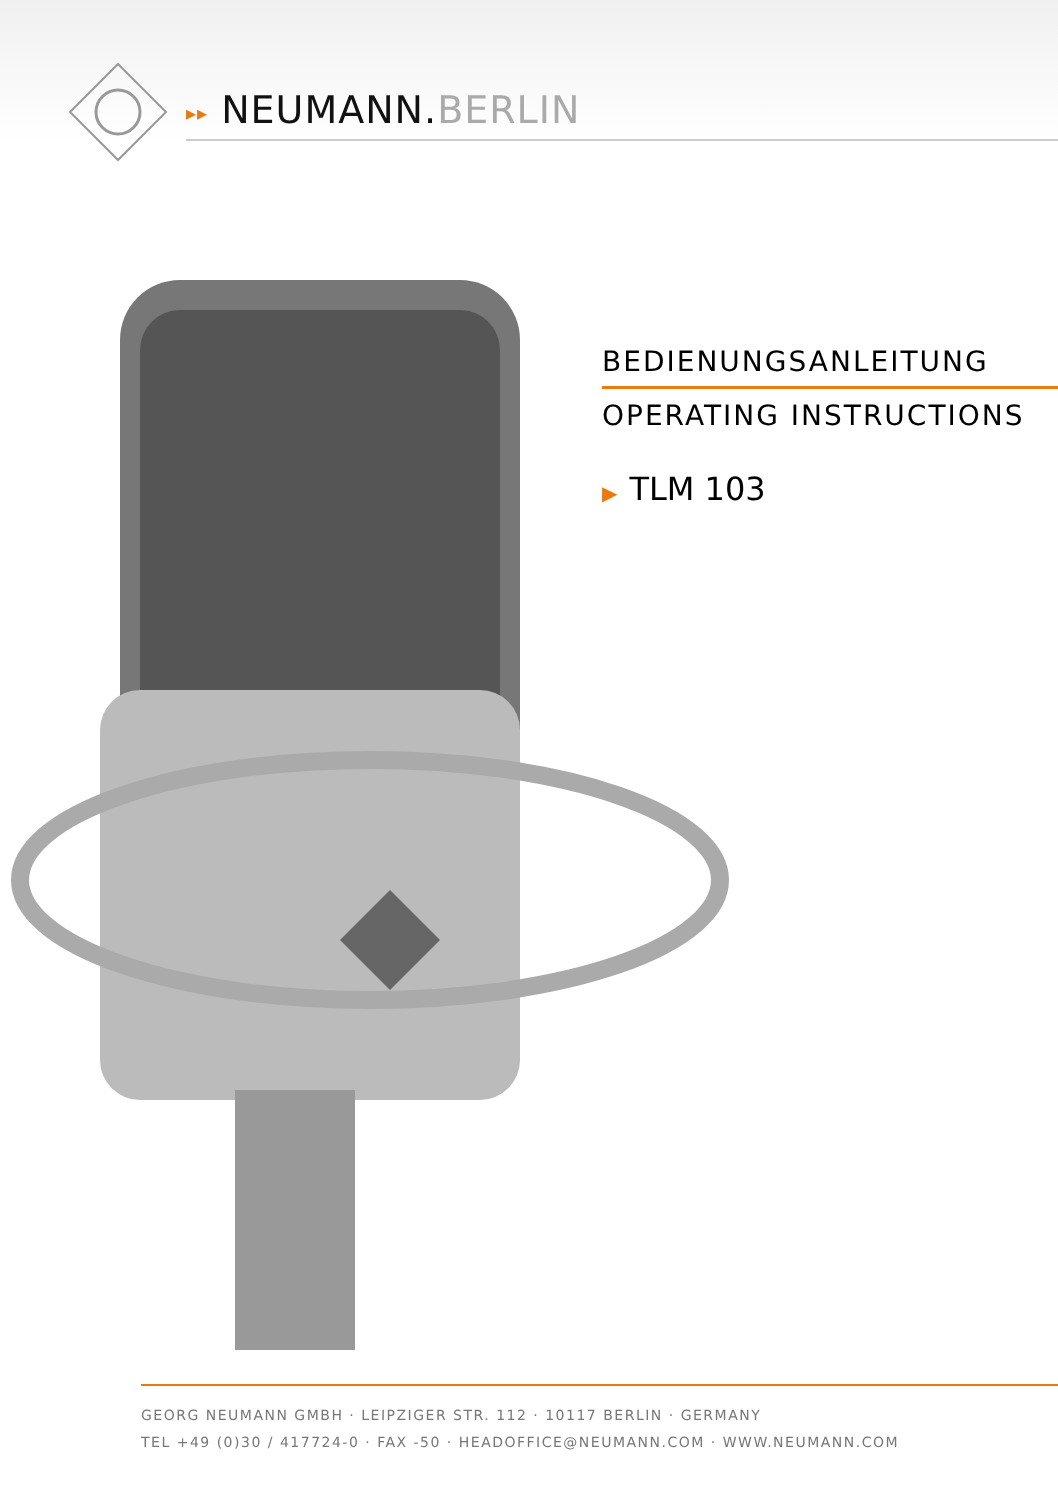▸▸ NEUMANN.BERLIN
BEDIENUNGSANLEITUNG
OPERATING INSTRUCTIONS
▶ TLM 103
GEORG NEUMANN GMBH · LEIPZIGER STR. 112 · 10117 BERLIN · GERMANY
TEL +49 (0)30 / 417724-0 · FAX -50 · HEADOFFICE@NEUMANN.COM · WWW.NEUMANN.COM